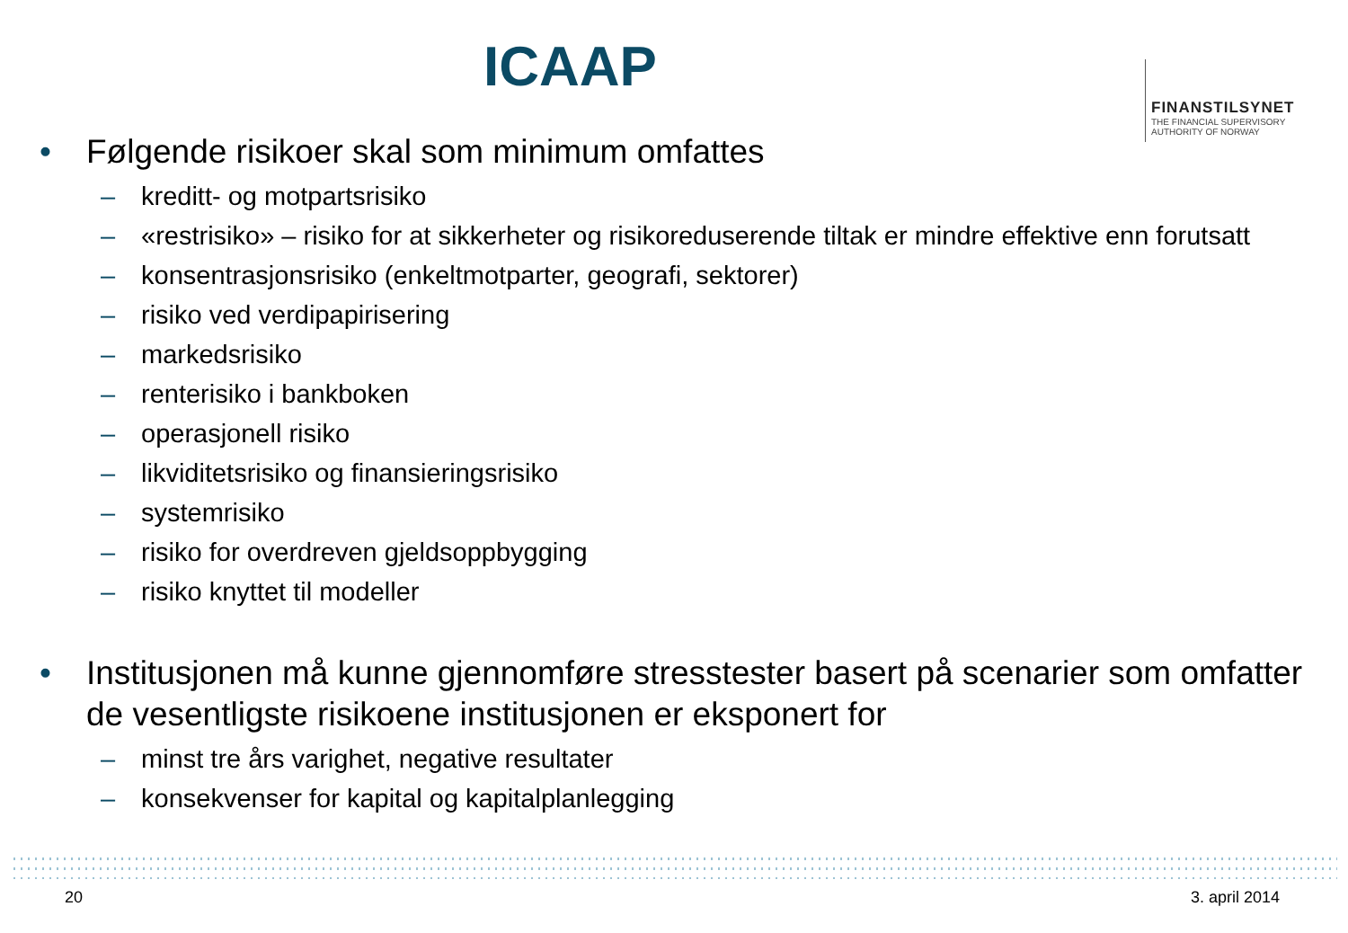ICAAP
FINANSTILSYNET
THE FINANCIAL SUPERVISORY
AUTHORITY OF NORWAY
• Følgende risikoer skal som minimum omfattes
– kreditt- og motpartsrisiko
– «restrisiko» – risiko for at sikkerheter og risikoreduserende tiltak er mindre effektive enn forutsatt
– konsentrasjonsrisiko (enkeltmotparter, geografi, sektorer)
– risiko ved verdipapirisering
– markedsrisiko
– renterisiko i bankboken
– operasjonell risiko
– likviditetsrisiko og finansieringsrisiko
– systemrisiko
– risiko for overdreven gjeldsoppbygging
– risiko knyttet til modeller
• Institusjonen må kunne gjennomføre stresstester basert på scenarier som omfatter de vesentligste risikoene institusjonen er eksponert for
– minst tre års varighet, negative resultater
– konsekvenser for kapital og kapitalplanlegging
20 3. april 2014